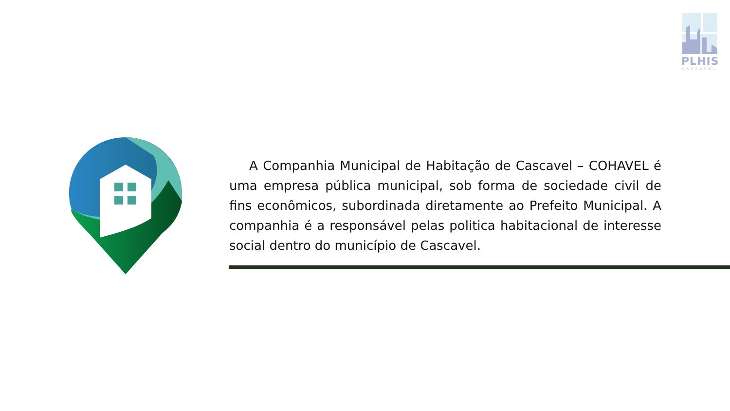PLHIS
CASCAVEL
A Companhia Municipal de Habitação de Cascavel – COHAVEL é uma empresa pública municipal, sob forma de sociedade civil de fins econômicos, subordinada diretamente ao Prefeito Municipal. A companhia é a responsável pelas politica habitacional de interesse social dentro do município de Cascavel.